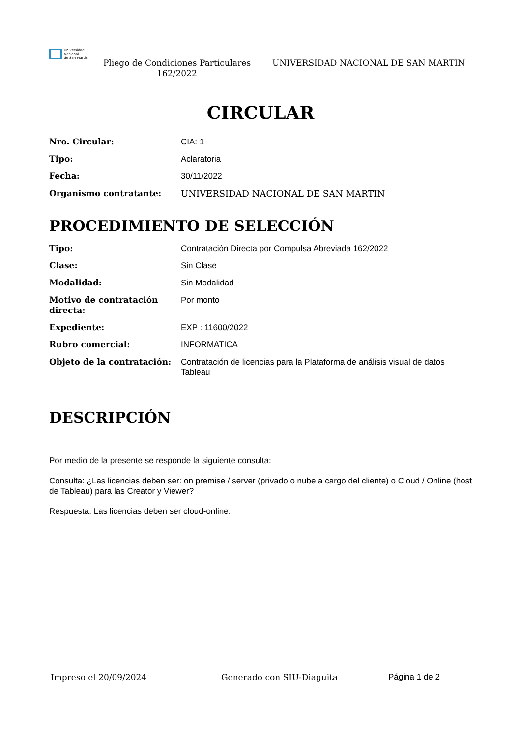Universidad
Nacional
de San Martín
Pliego de Condiciones Particulares 162/2022
UNIVERSIDAD NACIONAL DE SAN MARTIN
CIRCULAR
| Nro. Circular: | CIA: 1 |
| Tipo: | Aclaratoria |
| Fecha: | 30/11/2022 |
| Organismo contratante: | UNIVERSIDAD NACIONAL DE SAN MARTIN |
PROCEDIMIENTO DE SELECCIÓN
| Tipo: | Contratación Directa por Compulsa Abreviada 162/2022 |
| Clase: | Sin Clase |
| Modalidad: | Sin Modalidad |
| Motivo de contratación directa: | Por monto |
| Expediente: | EXP : 11600/2022 |
| Rubro comercial: | INFORMATICA |
| Objeto de la contratación: | Contratación de licencias para la Plataforma de análisis visual de datos Tableau |
DESCRIPCIÓN
Por medio de la presente se responde la siguiente consulta:
Consulta: ¿Las licencias deben ser: on premise / server (privado o nube a cargo del cliente) o Cloud / Online (host de Tableau) para las Creator y Viewer?
Respuesta: Las licencias deben ser cloud-online.
Impreso el 20/09/2024 Generado con SIU-Diaguita Página 1 de 2